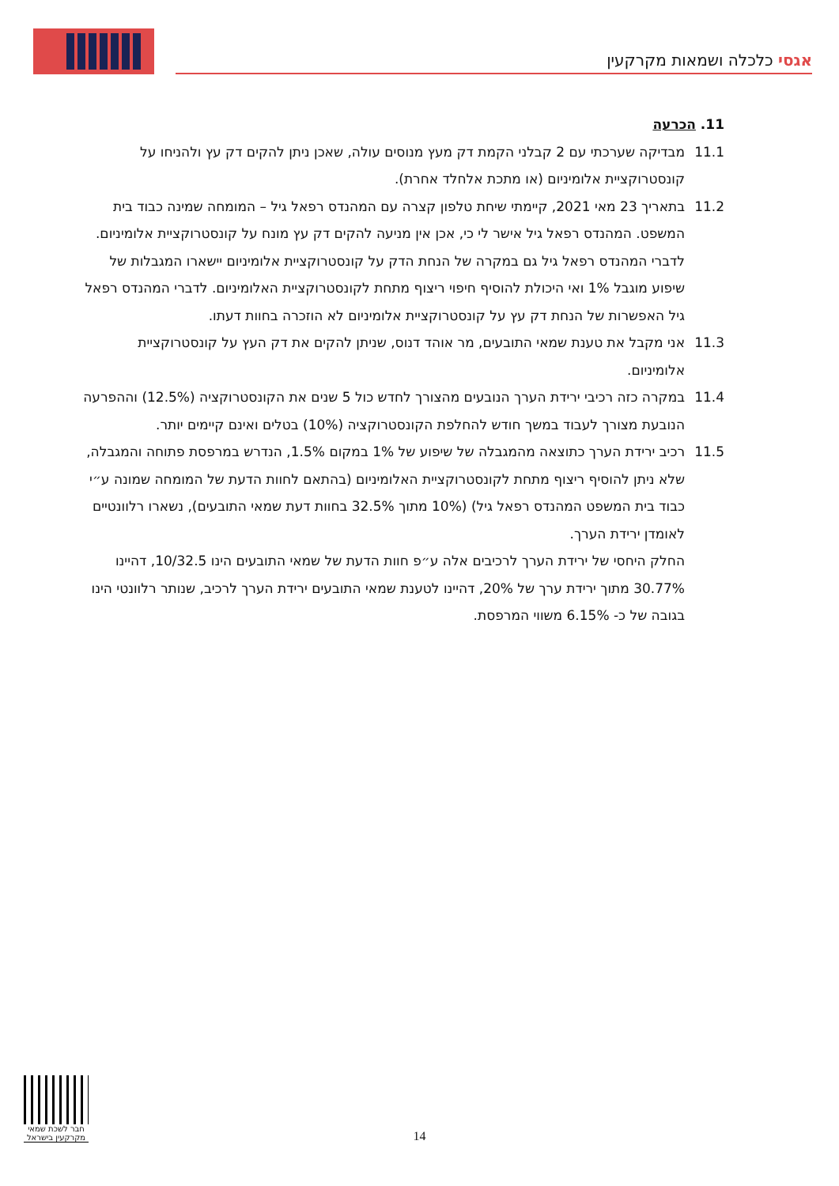אגסי כלכלה ושמאות מקרקעין
11. הכרעה
11.1 מבדיקה שערכתי עם 2 קבלני הקמת דק מעץ מנוסים עולה, שאכן ניתן להקים דק עץ ולהניחו על קונסטרוקציית אלומיניום (או מתכת אלחלד אחרת).
11.2 בתאריך 23 מאי 2021, קיימתי שיחת טלפון קצרה עם המהנדס רפאל גיל – המומחה שמינה כבוד בית המשפט. המהנדס רפאל גיל אישר לי כי, אכן אין מניעה להקים דק עץ מונח על קונסטרוקציית אלומיניום. לדברי המהנדס רפאל גיל גם במקרה של הנחת הדק על קונסטרוקציית אלומיניום יישארו המגבלות של שיפוע מוגבל 1% ואי היכולת להוסיף חיפוי ריצוף מתחת לקונסטרוקציית האלומיניום. לדברי המהנדס רפאל גיל האפשרות של הנחת דק עץ על קונסטרוקציית אלומיניום לא הוזכרה בחוות דעתו.
11.3 אני מקבל את טענת שמאי התובעים, מר אוהד דנוס, שניתן להקים את דק העץ על קונסטרוקציית אלומיניום.
11.4 במקרה כזה רכיבי ירידת הערך הנובעים מהצורך לחדש כול 5 שנים את הקונסטרוקציה (12.5%) וההפרעה הנובעת מצורך לעבוד במשך חודש להחלפת הקונסטרוקציה (10%) בטלים ואינם קיימים יותר.
11.5 רכיב ירידת הערך כתוצאה מהמגבלה של שיפוע של 1% במקום 1.5%, הנדרש במרפסת פתוחה והמגבלה, שלא ניתן להוסיף ריצוף מתחת לקונסטרוקציית האלומיניום (בהתאם לחוות הדעת של המומחה שמונה ע״י כבוד בית המשפט המהנדס רפאל גיל) (10% מתוך 32.5% בחוות דעת שמאי התובעים), נשארו רלוונטיים לאומדן ירידת הערך.
החלק היחסי של ירידת הערך לרכיבים אלה ע״פ חוות הדעת של שמאי התובעים הינו 10/32.5, דהיינו 30.77% מתוך ירידת ערך של 20%, דהיינו לטענת שמאי התובעים ירידת הערך לרכיב, שנותר רלוונטי הינו בגובה של כ- 6.15% משווי המרפסת.
חבר לשכת שמאי מקרקעין בישראל
14